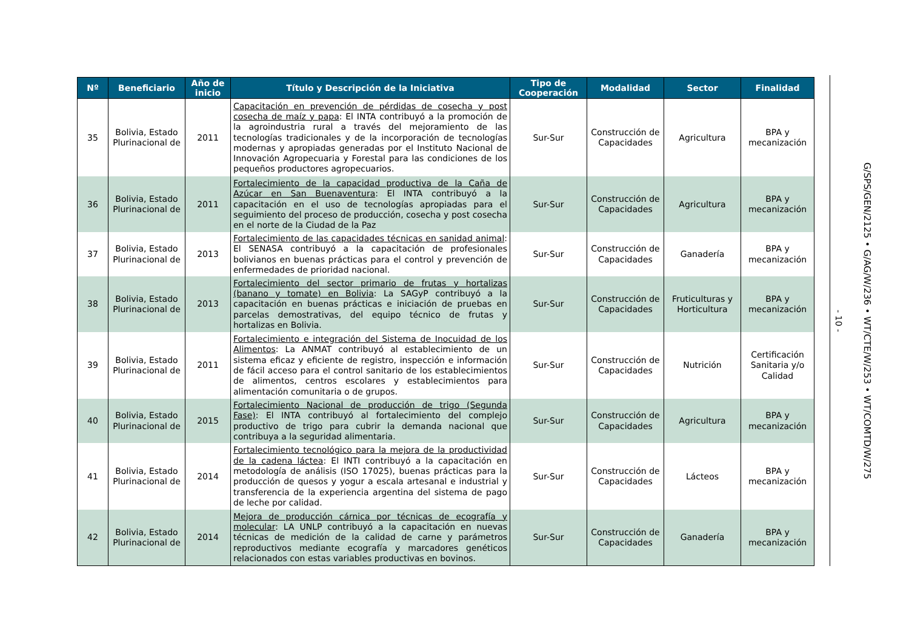| Nº | Beneficiario | Año de inicio | Título y Descripción de la Iniciativa | Tipo de Cooperación | Modalidad | Sector | Finalidad |
| --- | --- | --- | --- | --- | --- | --- | --- |
| 35 | Bolivia, Estado Plurinacional de | 2011 | Capacitación en prevención de pérdidas de cosecha y post cosecha de maíz y papa : El INTA contribuyó a la promoción de la agroindustria rural a través del mejoramiento de las tecnologías tradicionales y de la incorporación de tecnologías modernas y apropiadas generadas por el Instituto Nacional de Innovación Agropecuaria y Forestal para las condiciones de los pequeños productores agropecuarios. | Sur-Sur | Construcción de Capacidades | Agricultura | BPA y mecanización |
| 36 | Bolivia, Estado Plurinacional de | 2011 | Fortalecimiento de la capacidad productiva de la Caña de Azúcar en San Buenaventura : El INTA contribuyó a la capacitación en el uso de tecnologías apropiadas para el seguimiento del proceso de producción, cosecha y post cosecha en el norte de la Ciudad de la Paz | Sur-Sur | Construcción de Capacidades | Agricultura | BPA y mecanización |
| 37 | Bolivia, Estado Plurinacional de | 2013 | Fortalecimiento de las capacidades técnicas en sanidad animal : El SENASA contribuyó a la capacitación de profesionales bolivianos en buenas prácticas para el control y prevención de enfermedades de prioridad nacional. | Sur-Sur | Construcción de Capacidades | Ganadería | BPA y mecanización |
| 38 | Bolivia, Estado Plurinacional de | 2013 | Fortalecimiento del sector primario de frutas y hortalizas (banano y tomate) en Bolivia : La SAGyP contribuyó a la capacitación en buenas prácticas e iniciación de pruebas en parcelas demostrativas, del equipo técnico de frutas y hortalizas en Bolivia. | Sur-Sur | Construcción de Capacidades | Fruticulturas y Horticultura | BPA y mecanización |
| 39 | Bolivia, Estado Plurinacional de | 2011 | Fortalecimiento e integración del Sistema de Inocuidad de los Alimentos : La ANMAT contribuyó al establecimiento de un sistema eficaz y eficiente de registro, inspección e información de fácil acceso para el control sanitario de los establecimientos de alimentos, centros escolares y establecimientos para alimentación comunitaria o de grupos. | Sur-Sur | Construcción de Capacidades | Nutrición | Certificación Sanitaria y/o Calidad |
| 40 | Bolivia, Estado Plurinacional de | 2015 | Fortalecimiento Nacional de producción de trigo (Segunda Fase) : El INTA contribuyó al fortalecimiento del complejo productivo de trigo para cubrir la demanda nacional que contribuya a la seguridad alimentaria. | Sur-Sur | Construcción de Capacidades | Agricultura | BPA y mecanización |
| 41 | Bolivia, Estado Plurinacional de | 2014 | Fortalecimiento tecnológico para la mejora de la productividad de la cadena láctea : El INTI contribuyó a la capacitación en metodología de análisis (ISO 17025), buenas prácticas para la producción de quesos y yogur a escala artesanal e industrial y transferencia de la experiencia argentina del sistema de pago de leche por calidad. | Sur-Sur | Construcción de Capacidades | Lácteos | BPA y mecanización |
| 42 | Bolivia, Estado Plurinacional de | 2014 | Mejora de producción cárnica por técnicas de ecografía y molecular : LA UNLP contribuyó a la capacitación en nuevas técnicas de medición de la calidad de carne y parámetros reproductivos mediante ecografía y marcadores genéticos relacionados con estas variables productivas en bovinos. | Sur-Sur | Construcción de Capacidades | Ganadería | BPA y mecanización |
- 10 -
G/SPS/GEN/2125 • G/AG/W/236 • WT/CTE/W/253 • WT/COMTD/W/275